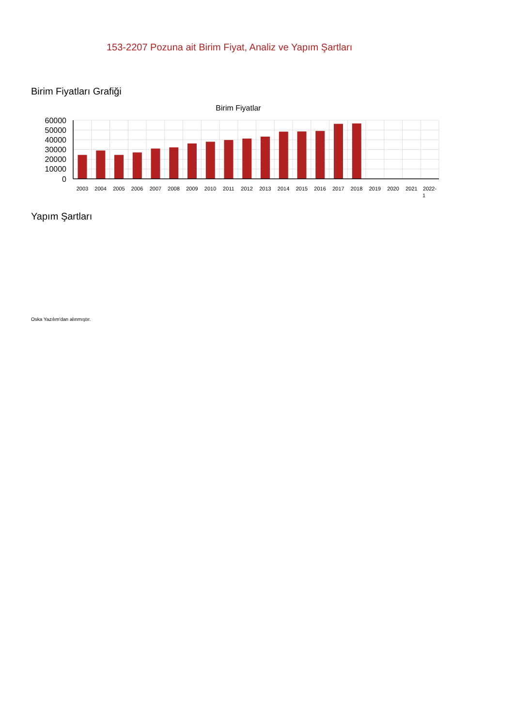153-2207 Pozuna ait Birim Fiyat, Analiz ve Yapım Şartları
Birim Fiyatları Grafiği
Birim Fiyatlar
60000
50000
40000
30000
20000
10000
0
2003
2004
2005
2006
2007
2008
2009
2010
2011
2012
2013
2014
2015
2016
2017
2018
2019
2020
2021
2022-
1
Yapım Şartları
Oska Yazılım'dan alınmıştır.